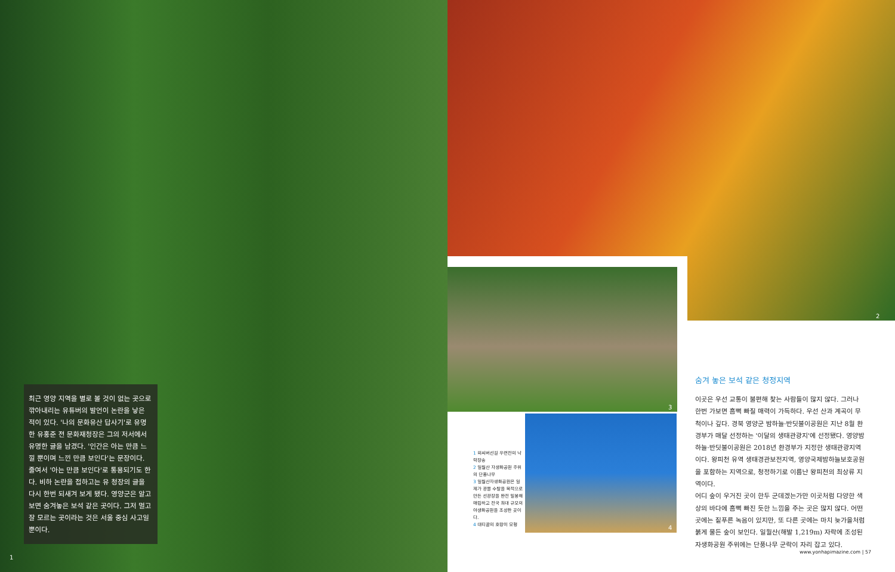최근 영양 지역을 별로 볼 것이 없는 곳으로 깎아내리는 유튜버의 발언이 논란을 낳은 적이 있다. '나의 문화유산 답사기'로 유명한 유홍준 전 문화재청장은 그의 저서에서 유명한 글을 남겼다. '인간은 아는 만큼 느낄 뿐이며 느낀 만큼 보인다'는 문장이다. 줄여서 '아는 만큼 보인다'로 통용되기도 한다. 비하 논란을 접하고는 유 청장의 글을 다시 한번 되새겨 보게 됐다. 영양군은 알고 보면 숨겨놓은 보석 같은 곳이다. 그저 멀고 잘 모르는 곳이라는 것은 서울 중심 사고일 뿐이다.
1
2
3
4
1 외씨버선길 우련전의 낙락장송
2 일월산 자생화공원 주위의 단풍나무
3 일월산자생화공원은 일제가 광물 수탈을 목적으로 만든 선광장을 완전 밀봉해 매립하고 전국 최대 규모의 야생화공원을 조성한 곳이다.
4 대티골의 호랑이 모형
숨겨 놓은 보석 같은 청정지역
이곳은 우선 교통이 불편해 찾는 사람들이 많지 않다. 그러나 한번 가보면 흠뻑 빠질 매력이 가득하다. 우선 산과 계곡이 무척이나 깊다. 경북 영양군 밤하늘·반딧불이공원은 지난 8월 환경부가 매달 선정하는 '이달의 생태관광지'에 선정됐다. 영양밤하늘·반딧불이공원은 2018년 환경부가 지정한 생태관광지역이다. 왕피천 유역 생태경관보전지역, 영양국제밤하늘보호공원을 포함하는 지역으로, 청정하기로 이름난 왕피천의 최상류 지역이다.
어디 숲이 우거진 곳이 한두 군데겠는가만 이곳처럼 다양한 색상의 바다에 흠뻑 빠진 듯한 느낌을 주는 곳은 많지 않다. 어떤 곳에는 짙푸른 녹음이 있지만, 또 다른 곳에는 마치 늦가을처럼 붉게 물든 숲이 보인다. 일월산(해발 1,219m) 자락에 조성된 자생화공원 주위에는 단풍나무 군락이 자리 잡고 있다.
www.yonhapimazine.com | 57